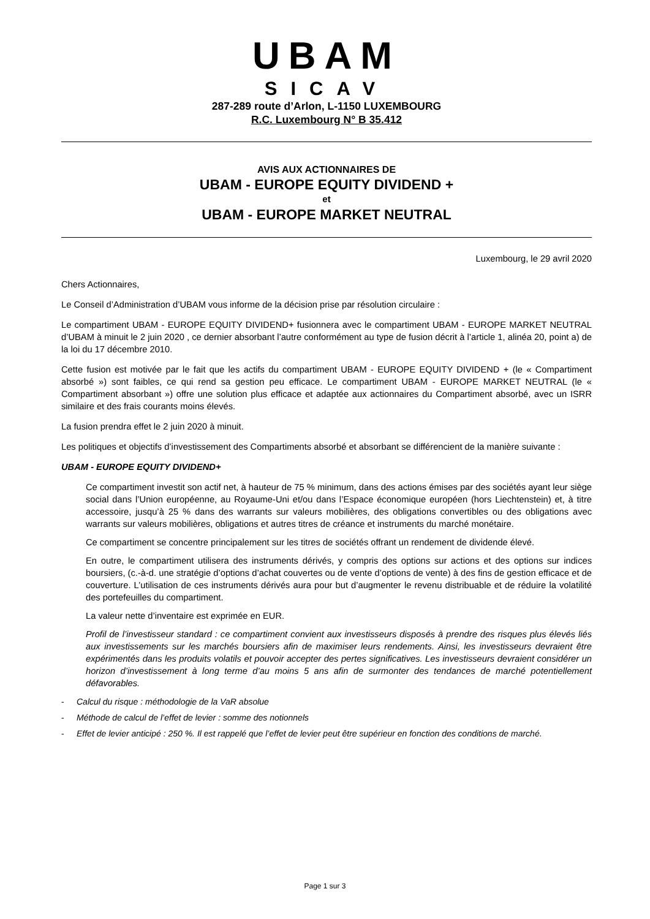UBAM
SICAV
287-289 route d’Arlon, L-1150 LUXEMBOURG
R.C. Luxembourg N° B 35.412
AVIS AUX ACTIONNAIRES DE
UBAM - EUROPE EQUITY DIVIDEND +
et
UBAM - EUROPE MARKET NEUTRAL
Luxembourg, le 29 avril 2020
Chers Actionnaires,
Le Conseil d’Administration d’UBAM vous informe de la décision prise par résolution circulaire :
Le compartiment UBAM - EUROPE EQUITY DIVIDEND+ fusionnera avec le compartiment UBAM - EUROPE MARKET NEUTRAL d’UBAM à minuit le 2 juin 2020 , ce dernier absorbant l’autre conformément au type de fusion décrit à l’article 1, alinéa 20, point a) de la loi du 17 décembre 2010.
Cette fusion est motivée par le fait que les actifs du compartiment UBAM - EUROPE EQUITY DIVIDEND + (le « Compartiment absorbé ») sont faibles, ce qui rend sa gestion peu efficace. Le compartiment UBAM - EUROPE MARKET NEUTRAL (le « Compartiment absorbant ») offre une solution plus efficace et adaptée aux actionnaires du Compartiment absorbé, avec un ISRR similaire et des frais courants moins élevés.
La fusion prendra effet le 2 juin 2020 à minuit.
Les politiques et objectifs d’investissement des Compartiments absorbé et absorbant se différencient de la manière suivante :
UBAM - EUROPE EQUITY DIVIDEND+
Ce compartiment investit son actif net, à hauteur de 75 % minimum, dans des actions émises par des sociétés ayant leur siège social dans l’Union européenne, au Royaume-Uni et/ou dans l’Espace économique européen (hors Liechtenstein) et, à titre accessoire, jusqu’à 25 % dans des warrants sur valeurs mobilières, des obligations convertibles ou des obligations avec warrants sur valeurs mobilières, obligations et autres titres de créance et instruments du marché monétaire.
Ce compartiment se concentre principalement sur les titres de sociétés offrant un rendement de dividende élevé.
En outre, le compartiment utilisera des instruments dérivés, y compris des options sur actions et des options sur indices boursiers, (c.-à-d. une stratégie d’options d’achat couvertes ou de vente d’options de vente) à des fins de gestion efficace et de couverture. L’utilisation de ces instruments dérivés aura pour but d’augmenter le revenu distribuable et de réduire la volatilité des portefeuilles du compartiment.
La valeur nette d’inventaire est exprimée en EUR.
Profil de l’investisseur standard : ce compartiment convient aux investisseurs disposés à prendre des risques plus élevés liés aux investissements sur les marchés boursiers afin de maximiser leurs rendements. Ainsi, les investisseurs devraient être expérimentés dans les produits volatils et pouvoir accepter des pertes significatives. Les investisseurs devraient considérer un horizon d’investissement à long terme d’au moins 5 ans afin de surmonter des tendances de marché potentiellement défavorables.
- Calcul du risque : méthodologie de la VaR absolue
- Méthode de calcul de l’effet de levier : somme des notionnels
- Effet de levier anticipé : 250 %. Il est rappelé que l’effet de levier peut être supérieur en fonction des conditions de marché.
Page 1 sur 3